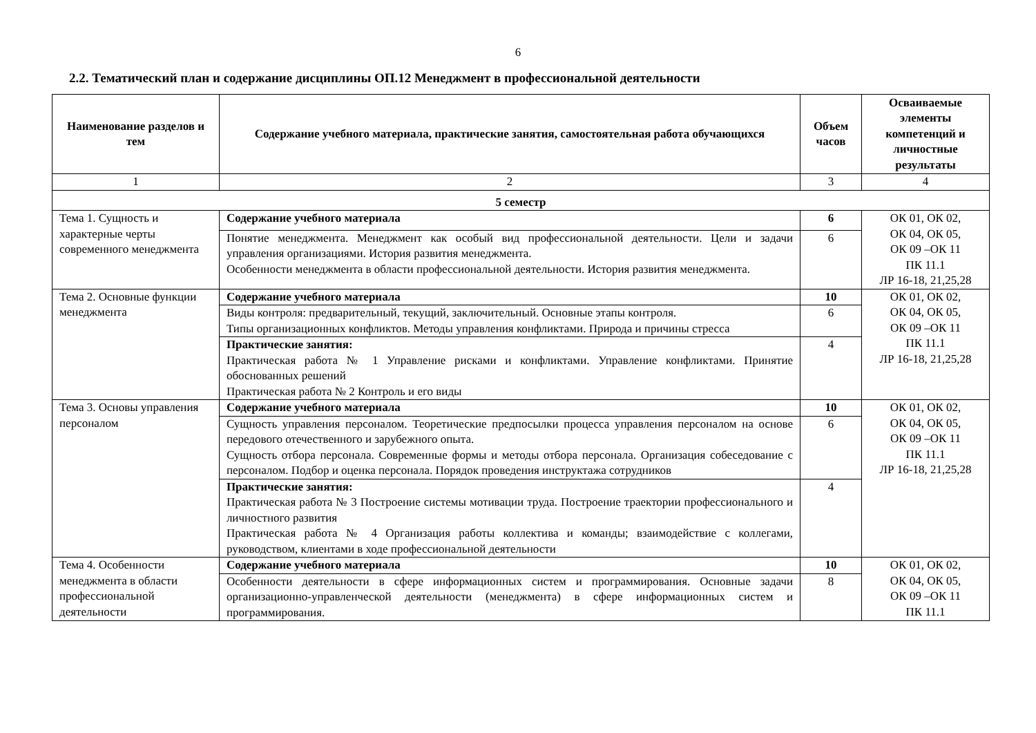6
2.2. Тематический план и содержание дисциплины ОП.12 Менеджмент в профессиональной деятельности
| Наименование разделов и тем | Содержание учебного материала, практические занятия, самостоятельная работа обучающихся | Объем часов | Осваиваемые элементы компетенций и личностные результаты |
| --- | --- | --- | --- |
| 1 | 2 | 3 | 4 |
| 5 семестр | | | |
| Тема 1. Сущность и характерные черты современного менеджмента | Содержание учебного материала | 6 | ОК 01, ОК 02, ОК 04, ОК 05, ОК 09 –ОК 11 ПК 11.1 ЛР 16-18, 21,25,28 |
| | Понятие менеджмента. Менеджмент как особый вид профессиональной деятельности. Цели и задачи управления организациями. История развития менеджмента. Особенности менеджмента в области профессиональной деятельности. История развития менеджмента. | 6 | |
| Тема 2. Основные функции менеджмента | Содержание учебного материала | 10 | ОК 01, ОК 02, ОК 04, ОК 05, ОК 09 –ОК 11 ПК 11.1 ЛР 16-18, 21,25,28 |
| | Виды контроля: предварительный, текущий, заключительный. Основные этапы контроля. Типы организационных конфликтов. Методы управления конфликтами. Природа и причины стресса | 6 | |
| | Практические занятия: Практическая работа № 1 Управление рисками и конфликтами. Управление конфликтами. Принятие обоснованных решений Практическая работа № 2 Контроль и его виды | 4 | |
| Тема 3. Основы управления персоналом | Содержание учебного материала | 10 | ОК 01, ОК 02, ОК 04, ОК 05, ОК 09 –ОК 11 ПК 11.1 ЛР 16-18, 21,25,28 |
| | Сущность управления персоналом. Теоретические предпосылки процесса управления персоналом на основе передового отечественного и зарубежного опыта. Сущность отбора персонала. Современные формы и методы отбора персонала. Организация собеседование с персоналом. Подбор и оценка персонала. Порядок проведения инструктажа сотрудников | 6 | |
| | Практические занятия: Практическая работа № 3 Построение системы мотивации труда. Построение траектории профессионального и личностного развития Практическая работа № 4 Организация работы коллектива и команды; взаимодействие с коллегами, руководством, клиентами в ходе профессиональной деятельности | 4 | |
| Тема 4. Особенности менеджмента в области профессиональной деятельности | Содержание учебного материала | 10 | ОК 01, ОК 02, ОК 04, ОК 05, ОК 09 –ОК 11 ПК 11.1 |
| | Особенности деятельности в сфере информационных систем и программирования. Основные задачи организационно-управленческой деятельности (менеджмента) в сфере информационных систем и программирования. | 8 | |